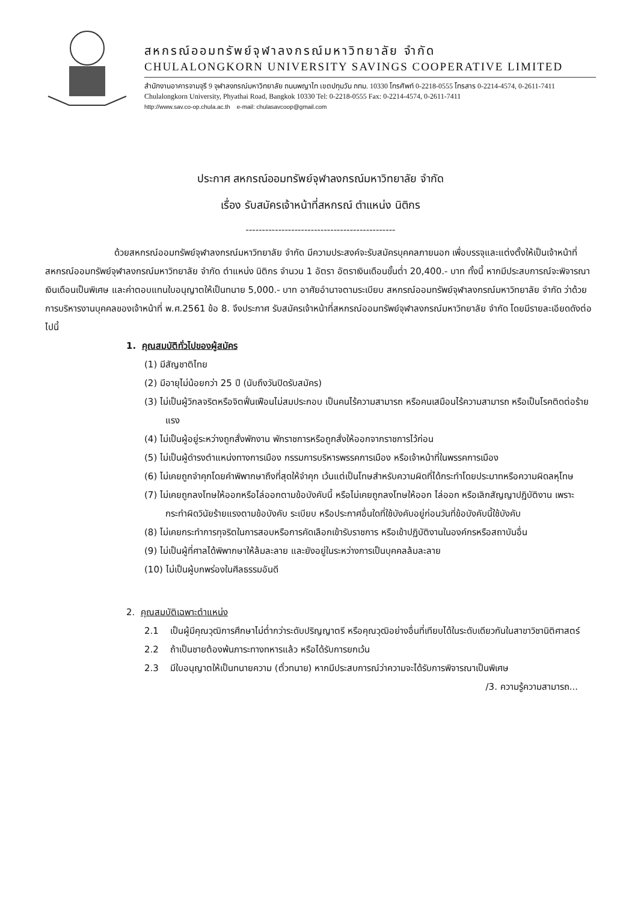สหกรณ์ออมทรัพย์จุฬาลงกรณ์มหาวิทยาลัย จำกัด
CHULALONGKORN UNIVERSITY SAVINGS COOPERATIVE LIMITED
สำนักงานอาคารจามจุรี 9 จุฬาลงกรณ์มหาวิทยาลัย ถนนพญาไท เขตปทุมวัน กทม. 10330 โทรศัพท์ 0-2218-0555 โทรสาร 0-2214-4574, 0-2611-7411
Chulalongkorn University, Phyathai Road, Bangkok 10330 Tel: 0-2218-0555 Fax: 0-2214-4574, 0-2611-7411
http://www.sav.co-op.chula.ac.th e-mail: chulasavcoop@gmail.com
ประกาศ สหกรณ์ออมทรัพย์จุฬาลงกรณ์มหาวิทยาลัย จำกัด
เรื่อง รับสมัครเจ้าหน้าที่สหกรณ์ ตำแหน่ง นิติกร
----------------------------------------------
ด้วยสหกรณ์ออมทรัพย์จุฬาลงกรณ์มหาวิทยาลัย จำกัด มีความประสงค์จะรับสมัครบุคคลภายนอก เพื่อบรรจุและแต่งตั้งให้เป็นเจ้าหน้าที่สหกรณ์ออมทรัพย์จุฬาลงกรณ์มหาวิทยาลัย จำกัด ตำแหน่ง นิติกร จำนวน 1 อัตรา อัตราเงินเดือนขั้นต่ำ 20,400.- บาท ทั้งนี้ หากมีประสบการณ์จะพิจารณาเงินเดือนเป็นพิเศษ และค่าตอบแทนใบอนุญาตให้เป็นทนาย 5,000.- บาท อาศัยอำนาจตามระเบียบ สหกรณ์ออมทรัพย์จุฬาลงกรณ์มหาวิทยาลัย จำกัด ว่าด้วย การบริหารงานบุคคลของเจ้าหน้าที่ พ.ศ.2561 ข้อ 8. จึงประกาศ รับสมัครเจ้าหน้าที่สหกรณ์ออมทรัพย์จุฬาลงกรณ์มหาวิทยาลัย จำกัด โดยมีรายละเอียดดังต่อไปนี้
1. คุณสมบัติทั่วไปของผู้สมัคร
(1) มีสัญชาติไทย
(2) มีอายุไม่น้อยกว่า 25 ปี (นับถึงวันปิดรับสมัคร)
(3) ไม่เป็นผู้วิกลจริตหรือจิตฟั่นเฟือนไม่สมประกอบ เป็นคนไร้ความสามารถ หรือคนเสมือนไร้ความสามารถ หรือเป็นโรคติดต่อร้ายแรง
(4) ไม่เป็นผู้อยู่ระหว่างถูกสั่งพักงาน พักราชการหรือถูกสั่งให้ออกจากราชการไว้ก่อน
(5) ไม่เป็นผู้ดำรงตำแหน่งทางการเมือง กรรมการบริหารพรรคการเมือง หรือเจ้าหน้าที่ในพรรคการเมือง
(6) ไม่เคยถูกจำคุกโดยคำพิพากษาถึงที่สุดให้จำคุก เว้นแต่เป็นโทษสำหรับความผิดที่ได้กระทำโดยประมาทหรือความผิดลหุโทษ
(7) ไม่เคยถูกลงโทษให้ออกหรือไล่ออกตามข้อบังคับนี้ หรือไม่เคยถูกลงโทษให้ออก ไล่ออก หรือเลิกสัญญาปฏิบัติงาน เพราะกระทำผิดวินัยร้ายแรงตามข้อบังคับ ระเบียบ หรือประกาศอื่นใดที่ใช้บังคับอยู่ก่อนวันที่ข้อบังคับนี้ใช้บังคับ
(8) ไม่เคยกระทำการทุจริตในการสอบหรือการคัดเลือกเข้ารับราชการ หรือเข้าปฏิบัติงานในองค์กรหรือสถาบันอื่น
(9) ไม่เป็นผู้ที่ศาลได้พิพากษาให้ล้มละลาย และยังอยู่ในระหว่างการเป็นบุคคลล้มละลาย
(10) ไม่เป็นผู้บกพร่องในศีลธรรมอันดี
2. คุณสมบัติเฉพาะตำแหน่ง
2.1 เป็นผู้มีคุณวุฒิการศึกษาไม่ต่ำกว่าระดับปริญญาตรี หรือคุณวุฒิอย่างอื่นที่เทียบได้ในระดับเดียวกันในสาขาวิชานิติศาสตร์
2.2 ถ้าเป็นชายต้องพ้นภาระทางทหารแล้ว หรือได้รับการยกเว้น
2.3 มีใบอนุญาตให้เป็นทนายความ (ตั๋วทนาย) หากมีประสบการณ์ว่าความจะได้รับการพิจารณาเป็นพิเศษ
/3. ความรู้ความสามารถ...